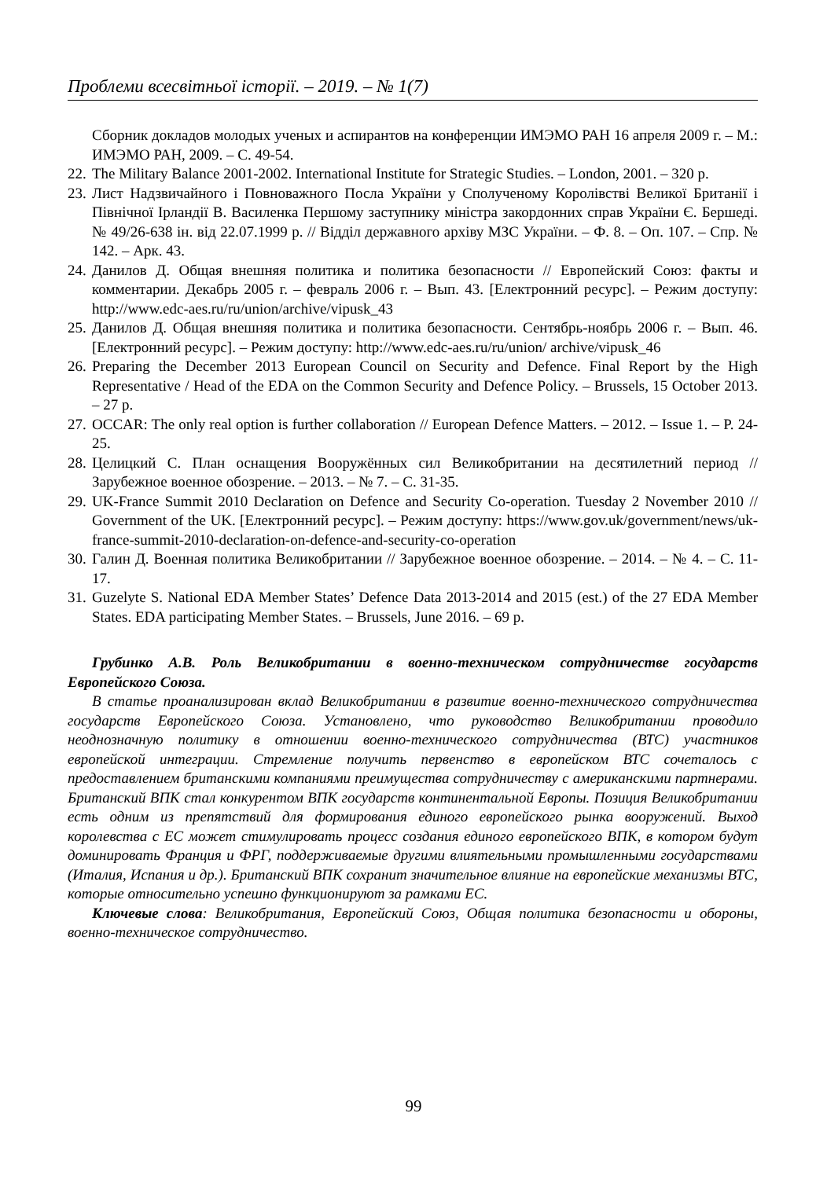Проблеми всесвітньої історії. – 2019. – № 1(7)
Сборник докладов молодых ученых и аспирантов на конференции ИМЭМО РАН 16 апреля 2009 г. – М.: ИМЭМО РАН, 2009. – С. 49-54.
22. The Military Balance 2001-2002. International Institute for Strategic Studies. – London, 2001. – 320 p.
23. Лист Надзвичайного і Повноважного Посла України у Сполученому Королівстві Великої Британії і Північної Ірландії В. Василенка Першому заступнику міністра закордонних справ України Є. Бершеді. № 49/26-638 ін. від 22.07.1999 р. // Відділ державного архіву МЗС України. – Ф. 8. – Оп. 107. – Спр. № 142. – Арк. 43.
24. Данилов Д. Общая внешняя политика и политика безопасности // Европейский Союз: факты и комментарии. Декабрь 2005 г. – февраль 2006 г. – Вып. 43. [Електронний ресурс]. – Режим доступу: http://www.edc-aes.ru/ru/union/archive/vipusk_43
25. Данилов Д. Общая внешняя политика и политика безопасности. Сентябрь-ноябрь 2006 г. – Вып. 46. [Електронний ресурс]. – Режим доступу: http://www.edc-aes.ru/ru/union/ archive/vipusk_46
26. Preparing the December 2013 European Council on Security and Defence. Final Report by the High Representative / Head of the EDA on the Common Security and Defence Policy. – Brussels, 15 October 2013. – 27 p.
27. OCCAR: The only real option is further collaboration // European Defence Matters. – 2012. – Issue 1. – P. 24-25.
28. Целицкий С. План оснащения Вооружённых сил Великобритании на десятилетний период // Зарубежное военное обозрение. – 2013. – № 7. – С. 31-35.
29. UK-France Summit 2010 Declaration on Defence and Security Co-operation. Tuesday 2 November 2010 // Government of the UK. [Електронний ресурс]. – Режим доступу: https://www.gov.uk/government/news/uk-france-summit-2010-declaration-on-defence-and-security-co-operation
30. Галин Д. Военная политика Великобритании // Зарубежное военное обозрение. – 2014. – № 4. – С. 11-17.
31. Guzelyte S. National EDA Member States’ Defence Data 2013-2014 and 2015 (est.) of the 27 EDA Member States. EDA participating Member States. – Brussels, June 2016. – 69 p.
Грубинко А.В. Роль Великобритании в военно-техническом сотрудничестве государств Европейского Союза.
В статье проанализирован вклад Великобритании в развитие военно-технического сотрудничества государств Европейского Союза. Установлено, что руководство Великобритании проводило неоднозначную политику в отношении военно-технического сотрудничества (ВТС) участников европейской интеграции. Стремление получить первенство в европейском ВТС сочеталось с предоставлением британскими компаниями преимущества сотрудничеству с американскими партнерами. Британский ВПК стал конкурентом ВПК государств континентальной Европы. Позиция Великобритании есть одним из препятствий для формирования единого европейского рынка вооружений. Выход королевства с ЕС может стимулировать процесс создания единого европейского ВПК, в котором будут доминировать Франция и ФРГ, поддерживаемые другими влиятельными промышленными государствами (Италия, Испания и др.). Британский ВПК сохранит значительное влияние на европейские механизмы ВТС, которые относительно успешно функционируют за рамками ЕС.
Ключевые слова: Великобритания, Европейский Союз, Общая политика безопасности и обороны, военно-техническое сотрудничество.
99